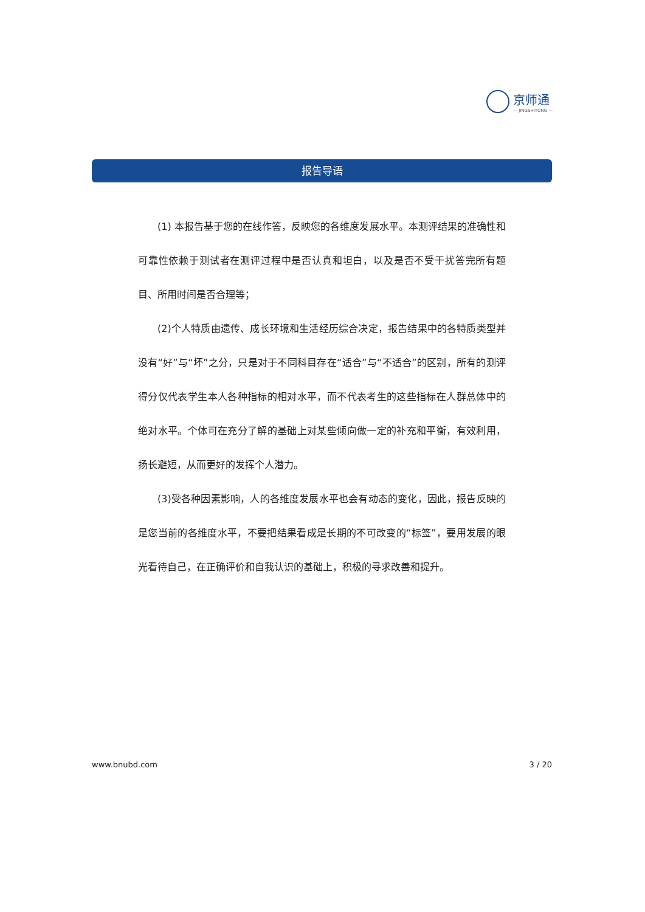京师通
— JINGSHITONG —
报告导语
(1) 本报告基于您的在线作答，反映您的各维度发展水平。本测评结果的准确性和可靠性依赖于测试者在测评过程中是否认真和坦白，以及是否不受干扰答完所有题目、所用时间是否合理等；
(2)个人特质由遗传、成长环境和生活经历综合决定，报告结果中的各特质类型并没有“好”与“坏”之分，只是对于不同科目存在“适合”与“不适合”的区别，所有的测评得分仅代表学生本人各种指标的相对水平，而不代表考生的这些指标在人群总体中的绝对水平。个体可在充分了解的基础上对某些倾向做一定的补充和平衡，有效利用，扬长避短，从而更好的发挥个人潜力。
(3)受各种因素影响，人的各维度发展水平也会有动态的变化，因此，报告反映的是您当前的各维度水平，不要把结果看成是长期的不可改变的“标签”，要用发展的眼光看待自己，在正确评价和自我认识的基础上，积极的寻求改善和提升。
www.bnubd.com 3 / 20